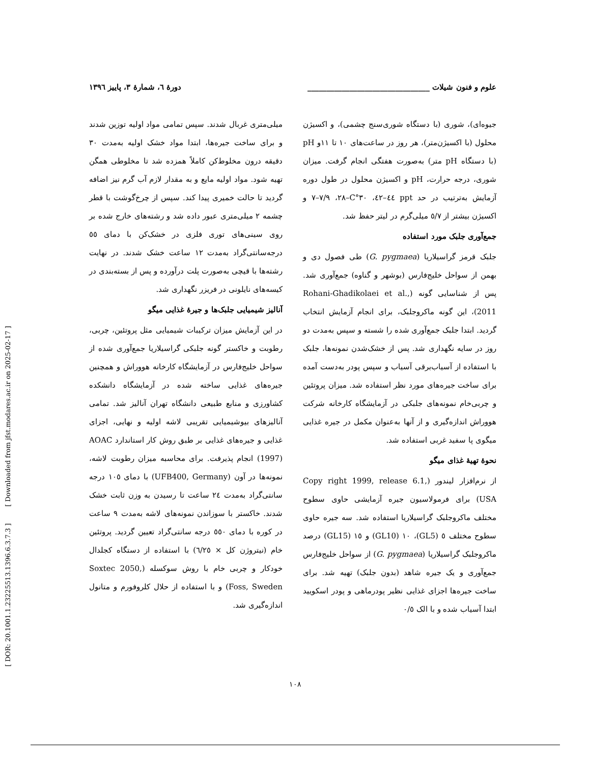[ DOR: 20.1001.1.23225513.1396.6.3.7.3 ] [ Downloaded from jfst.modares.ac.ir on 2025-02-17 ]
علوم و فنون شیلات ________________________________ دورۀ ٦، شمارۀ ٣، پاییز ١٣٩٦
جیوه‌ای)، شوری (با دستگاه شوری‌سنج چشمی)، و اکسیژن محلول (با اکسیژن‌متر)، هر روز در ساعت‌های ١٠ تا ١١و pH (با دستگاه pH متر) به‌صورت هفتگی انجام گرفت. میزان شوری، درجه حرارت، pH و اکسیژن محلول در طول دوره آزمایش به‌ترتیب در حد ppt ٤٤–٤٢، ٣٠°C–٢٨، ٧/٩–٧ و اکسیژن بیشتر از ٥/٧ میلی‌گرم در لیتر حفظ شد.
جمع‌آوری جلبک مورد استفاده
جلبک قرمز گراسیلاریا (G. pygmaea) طی فصول دی و بهمن از سواحل خلیج‌فارس (بوشهر و گناوه) جمع‌آوری شد. پس از شناسایی گونه (Rohani-Ghadikolaei et al., 2011)، این گونه ماکروجلبک، برای انجام آزمایش انتخاب گردید. ابتدا جلبک جمع‌آوری شده را شسته و سپس به‌مدت دو روز در سایه نگهداری شد. پس از خشک‌شدن نمونه‌ها، جلبک با استفاده از آسیاب‌برقی آسیاب و سپس پودر به‌دست آمده برای ساخت جیره‌های مورد نظر استفاده شد. میزان پروتئین و چربی‌خام نمونه‌های جلبکی در آزمایشگاه کارخانه شرکت هووراش اندازه‌گیری و از آنها به‌عنوان مکمل در جیره غذایی میگوی پا سفید غربی استفاده شد.
نحوۀ تهیۀ غذای میگو
از نرم‌افزار لیندور (Copy right 1999, release 6.1, USA) برای فرمولاسیون جیره آزمایشی حاوی سطوح مختلف ماکروجلبک گراسیلاریا استفاده شد. سه جیره حاوی سطوح مختلف ٥ (GL5)، ١٠ (GL10) و ١٥ (GL15) درصد ماکروجلبک گراسیلاریا (G. pygmaea) از سواحل خلیج‌فارس جمع‌آوری و یک جیره شاهد (بدون جلبک) تهیه شد. برای ساخت جیره‌ها اجزای غذایی نظیر پودرماهی و پودر اسکویید ابتدا آسیاب شده و با الک ٠/٥
میلی‌متری غربال شدند. سپس تمامی مواد اولیه توزین شدند و برای ساخت جیره‌ها، ابتدا مواد خشک اولیه به‌مدت ٣٠ دقیقه درون مخلوط‌کن کاملاً همزده شد تا مخلوطی همگن تهیه شود. مواد اولیه مایع و به مقدار لازم آب گرم نیز اضافه گردید تا حالت خمیری پیدا کند. سپس از چرخ‌گوشت با قطر چشمه ٢ میلی‌متری عبور داده شد و رشته‌های خارج شده بر روی سینی‌های توری فلزی در خشک‌کن با دمای ٥٥ درجه‌سانتی‌گراد به‌مدت ١٢ ساعت خشک شدند. در نهایت رشته‌ها با قیچی به‌صورت پلت درآورده و پس از بسته‌بندی در کیسه‌های نایلونی در فریزر نگهداری شد.
آنالیز شیمیایی جلبک‌ها و جیرۀ غذایی میگو
در این آزمایش میزان ترکیبات شیمیایی مثل پروتئین، چربی، رطوبت و خاکستر گونه جلبکی گراسیلاریا جمع‌آوری شده از سواحل خلیج‌فارس در آزمایشگاه کارخانه هووراش و همچنین جیره‌های غذایی ساخته شده در آزمایشگاه دانشکده کشاورزی و منابع طبیعی دانشگاه تهران آنالیز شد. تمامی آنالیزهای بیوشیمیایی تقریبی لاشه اولیه و نهایی، اجزای غذایی و جیره‌های غذایی بر طبق روش کار استاندارد AOAC (1997) انجام پذیرفت. برای محاسبه میزان رطوبت لاشه، نمونه‌ها در آون (UFB400, Germany) با دمای ١٠٥ درجه سانتی‌گراد به‌مدت ٢٤ ساعت تا رسیدن به وزن ثابت خشک شدند. خاکستر با سوزاندن نمونه‌های لاشه به‌مدت ٩ ساعت در کوره با دمای ٥٥٠ درجه سانتی‌گراد تعیین گردید. پروتئین خام (نیتروژن کل × ٦/٢٥) با استفاده از دستگاه کجلدال خودکار و چربی خام با روش سوکسله (Soxtec 2050, Foss, Sweden) و با استفاده از حلال کلروفورم و متانول اندازه‌گیری شد.
١٠٨